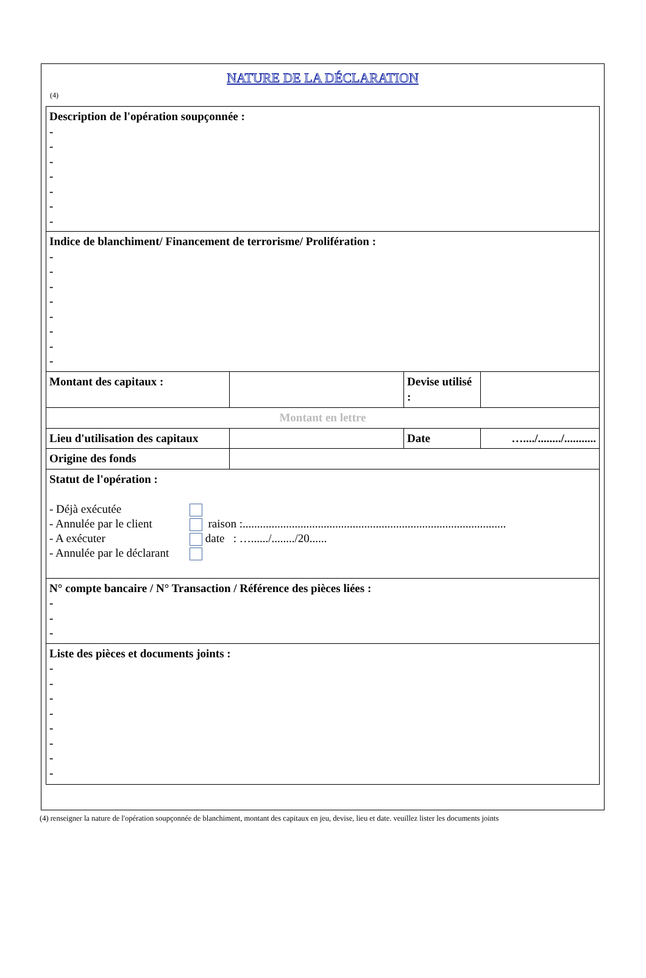NATURE DE LA DÉCLARATION
(4)
| Description de l'opération soupçonnée : - - - - - - - | | | |
| Indice de blanchiment/ Financement de terrorisme/ Prolifération : - - - - - - - - | | | |
| Montant des capitaux : | | Devise utilisé : | |
| Montant en lettre | | | |
| Lieu d'utilisation des capitaux | | Date | …..../......../........... |
| Origine des fonds | | | |
| Statut de l'opération : / - Déjà exécutée / / / / - Annulée par le client / / raison :........................................................................................... / / - A exécuter / / date : …....../......../20...... / / - Annulée par le déclarant / / / | | | |
| N° compte bancaire / N° Transaction / Référence des pièces liées : - - - | | | |
| Liste des pièces et documents joints : - - - - - - - - | | | |
(4) renseigner la nature de l'opération soupçonnée de blanchiment, montant des capitaux en jeu, devise, lieu et date. veuillez lister les documents joints